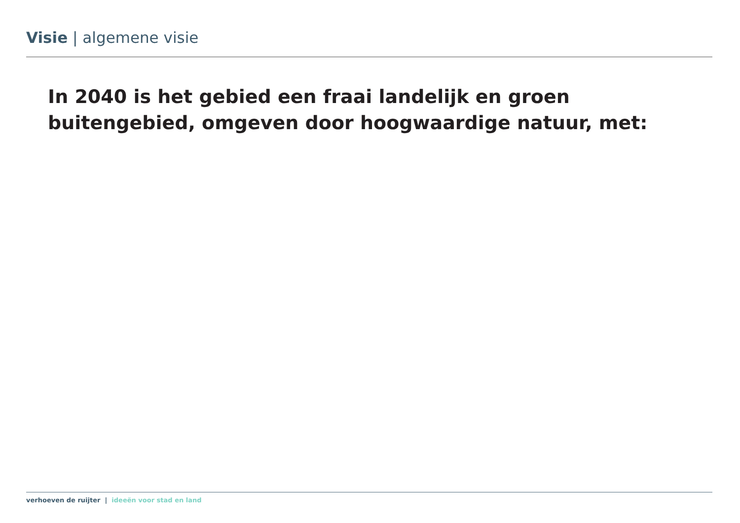Visie | algemene visie
In 2040 is het gebied een fraai landelijk en groen buitengebied, omgeven door hoogwaardige natuur, met:
verhoeven de ruijter | ideeën voor stad en land